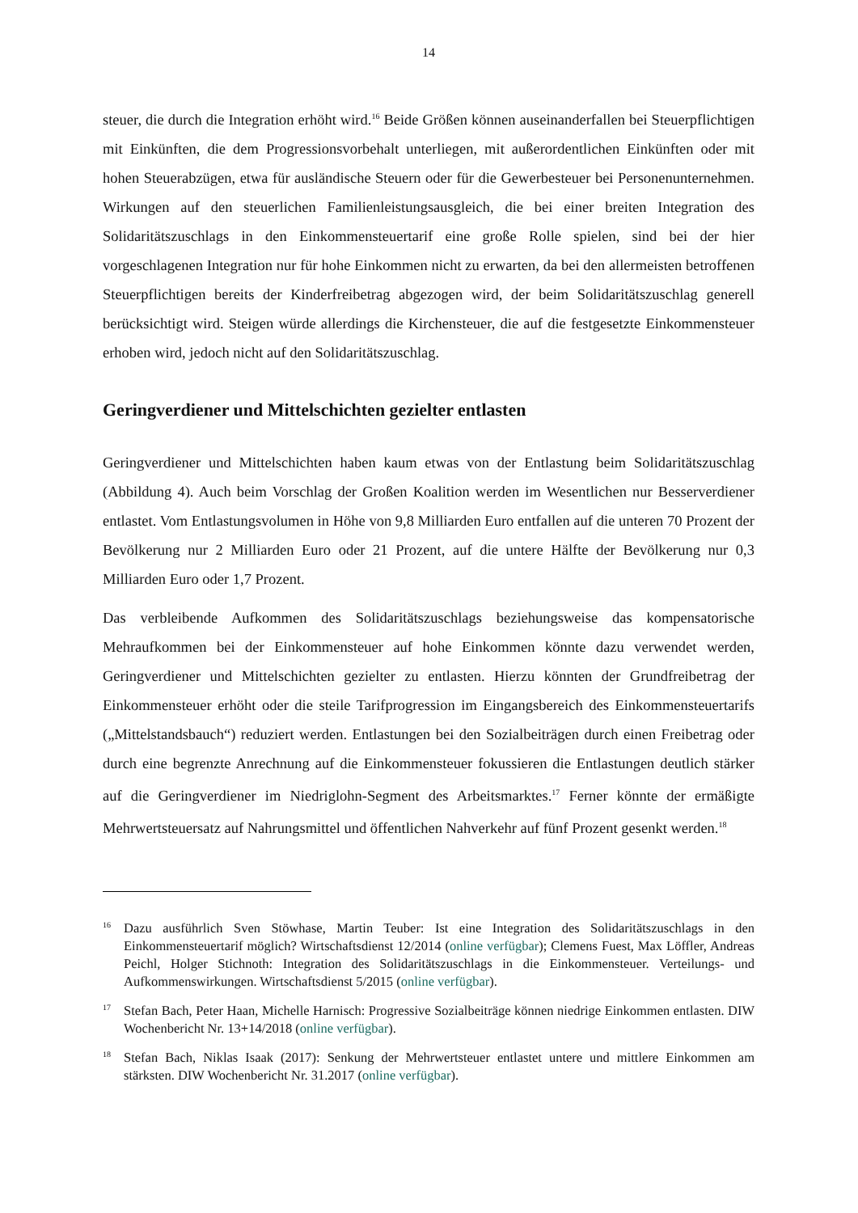14
steuer, die durch die Integration erhöht wird.<sup>16</sup> Beide Größen können auseinanderfallen bei Steuerpflichtigen mit Einkünften, die dem Progressionsvorbehalt unterliegen, mit außerordentlichen Einkünften oder mit hohen Steuerabzügen, etwa für ausländische Steuern oder für die Gewerbesteuer bei Personenunternehmen. Wirkungen auf den steuerlichen Familienleistungsausgleich, die bei einer breiten Integration des Solidaritätszuschlags in den Einkommensteuertarif eine große Rolle spielen, sind bei der hier vorgeschlagenen Integration nur für hohe Einkommen nicht zu erwarten, da bei den allermeisten betroffenen Steuerpflichtigen bereits der Kinderfreibetrag abgezogen wird, der beim Solidaritätszuschlag generell berücksichtigt wird. Steigen würde allerdings die Kirchensteuer, die auf die festgesetzte Einkommensteuer erhoben wird, jedoch nicht auf den Solidaritätszuschlag.
Geringverdiener und Mittelschichten gezielter entlasten
Geringverdiener und Mittelschichten haben kaum etwas von der Entlastung beim Solidaritätszuschlag (Abbildung 4). Auch beim Vorschlag der Großen Koalition werden im Wesentlichen nur Besserverdiener entlastet. Vom Entlastungsvolumen in Höhe von 9,8 Milliarden Euro entfallen auf die unteren 70 Prozent der Bevölkerung nur 2 Milliarden Euro oder 21 Prozent, auf die untere Hälfte der Bevölkerung nur 0,3 Milliarden Euro oder 1,7 Prozent.
Das verbleibende Aufkommen des Solidaritätszuschlags beziehungsweise das kompensatorische Mehraufkommen bei der Einkommensteuer auf hohe Einkommen könnte dazu verwendet werden, Geringverdiener und Mittelschichten gezielter zu entlasten. Hierzu könnten der Grundfreibetrag der Einkommensteuer erhöht oder die steile Tarifprogression im Eingangsbereich des Einkommensteuertarifs („Mittelstandsbauch“) reduziert werden. Entlastungen bei den Sozialbeiträgen durch einen Freibetrag oder durch eine begrenzte Anrechnung auf die Einkommensteuer fokussieren die Entlastungen deutlich stärker auf die Geringverdiener im Niedriglohn-Segment des Arbeitsmarktes.<sup>17</sup> Ferner könnte der ermäßigte Mehrwertsteuersatz auf Nahrungsmittel und öffentlichen Nahverkehr auf fünf Prozent gesenkt werden.<sup>18</sup>
16 Dazu ausführlich Sven Stöwhase, Martin Teuber: Ist eine Integration des Solidaritätszuschlags in den Einkommensteuertarif möglich? Wirtschaftsdienst 12/2014 (online verfügbar); Clemens Fuest, Max Löffler, Andreas Peichl, Holger Stichnoth: Integration des Solidaritätszuschlags in die Einkommensteuer. Verteilungs- und Aufkommenswirkungen. Wirtschaftsdienst 5/2015 (online verfügbar).
17 Stefan Bach, Peter Haan, Michelle Harnisch: Progressive Sozialbeiträge können niedrige Einkommen entlasten. DIW Wochenbericht Nr. 13+14/2018 (online verfügbar).
18 Stefan Bach, Niklas Isaak (2017): Senkung der Mehrwertsteuer entlastet untere und mittlere Einkommen am stärksten. DIW Wochenbericht Nr. 31.2017 (online verfügbar).